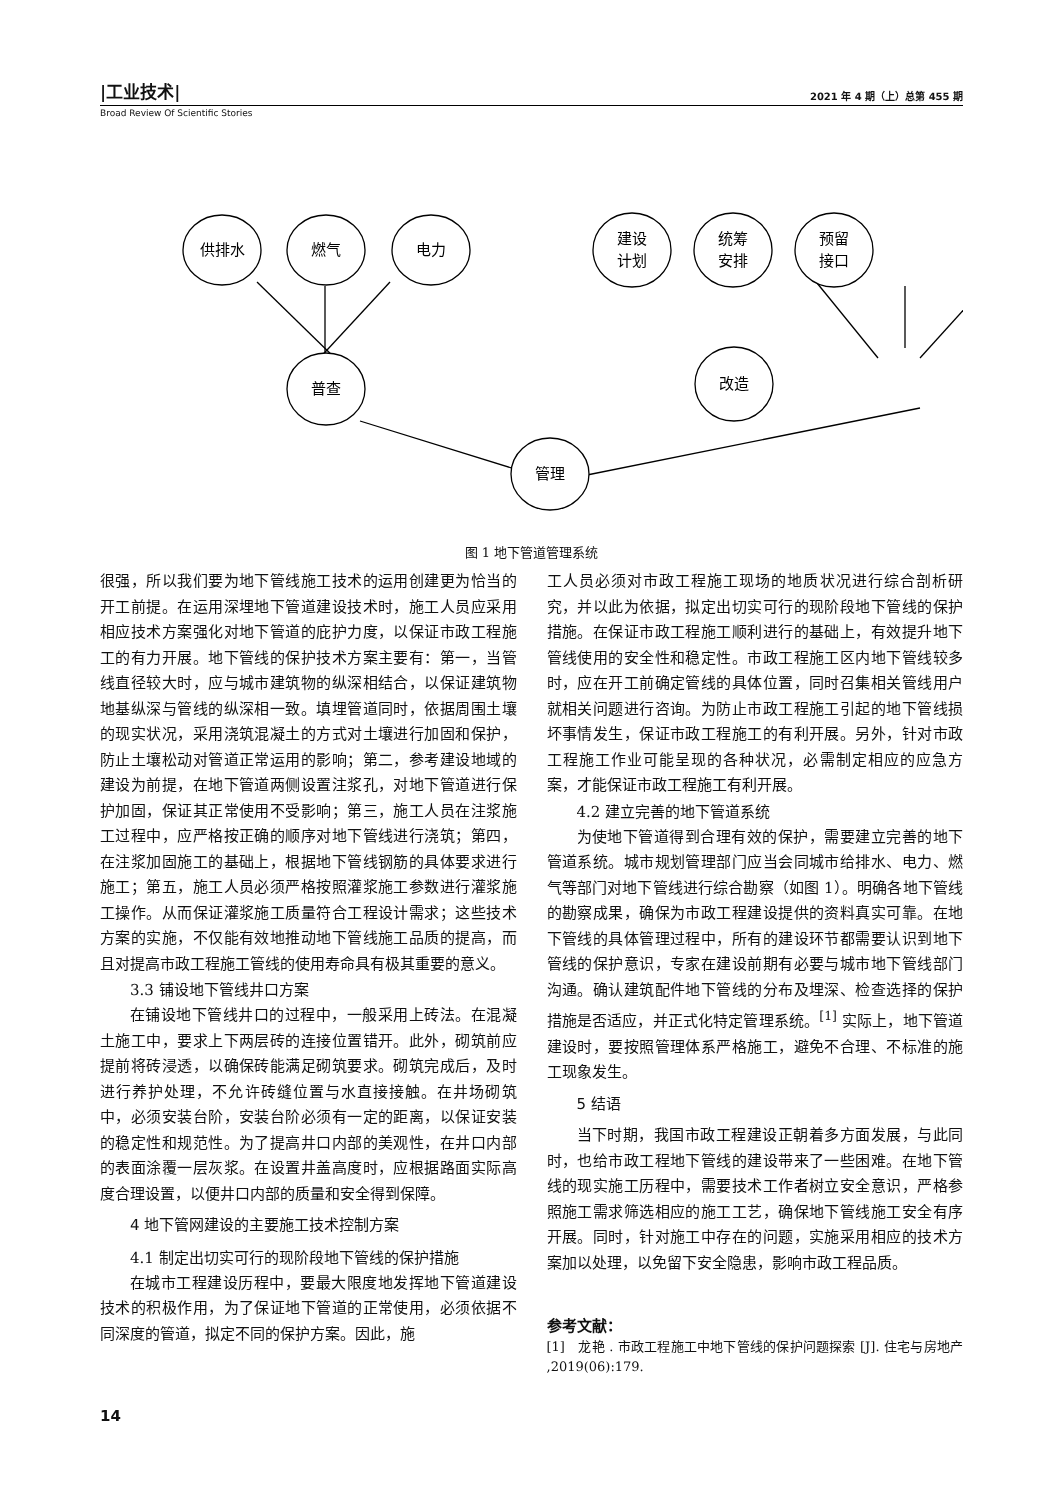|工业技术| 2021 年 4 期（上）总第 455 期
Broad Review Of Scientific Stories
供排水
燃气
电力
建设
计划
统筹
安排
预留
接口
普查
改造
管理
图 1 地下管道管理系统
很强，所以我们要为地下管线施工技术的运用创建更为恰当的开工前提。在运用深埋地下管道建设技术时，施工人员应采用相应技术方案强化对地下管道的庇护力度，以保证市政工程施工的有力开展。地下管线的保护技术方案主要有：第一，当管线直径较大时，应与城市建筑物的纵深相结合，以保证建筑物地基纵深与管线的纵深相一致。填埋管道同时，依据周围土壤的现实状况，采用浇筑混凝土的方式对土壤进行加固和保护，防止土壤松动对管道正常运用的影响；第二，参考建设地域的建设为前提，在地下管道两侧设置注浆孔，对地下管道进行保护加固，保证其正常使用不受影响；第三，施工人员在注浆施工过程中，应严格按正确的顺序对地下管线进行浇筑；第四，在注浆加固施工的基础上，根据地下管线钢筋的具体要求进行施工；第五，施工人员必须严格按照灌浆施工参数进行灌浆施工操作。从而保证灌浆施工质量符合工程设计需求；这些技术方案的实施，不仅能有效地推动地下管线施工品质的提高，而且对提高市政工程施工管线的使用寿命具有极其重要的意义。
3.3 铺设地下管线井口方案
在铺设地下管线井口的过程中，一般采用上砖法。在混凝土施工中，要求上下两层砖的连接位置错开。此外，砌筑前应提前将砖浸透，以确保砖能满足砌筑要求。砌筑完成后，及时进行养护处理，不允许砖缝位置与水直接接触。在井场砌筑中，必须安装台阶，安装台阶必须有一定的距离，以保证安装的稳定性和规范性。为了提高井口内部的美观性，在井口内部的表面涂覆一层灰浆。在设置井盖高度时，应根据路面实际高度合理设置，以便井口内部的质量和安全得到保障。
4 地下管网建设的主要施工技术控制方案
4.1 制定出切实可行的现阶段地下管线的保护措施
在城市工程建设历程中，要最大限度地发挥地下管道建设技术的积极作用，为了保证地下管道的正常使用，必须依据不同深度的管道，拟定不同的保护方案。因此，施
工人员必须对市政工程施工现场的地质状况进行综合剖析研究，并以此为依据，拟定出切实可行的现阶段地下管线的保护措施。在保证市政工程施工顺利进行的基础上，有效提升地下管线使用的安全性和稳定性。市政工程施工区内地下管线较多时，应在开工前确定管线的具体位置，同时召集相关管线用户就相关问题进行咨询。为防止市政工程施工引起的地下管线损坏事情发生，保证市政工程施工的有利开展。另外，针对市政工程施工作业可能呈现的各种状况，必需制定相应的应急方案，才能保证市政工程施工有利开展。
4.2 建立完善的地下管道系统
为使地下管道得到合理有效的保护，需要建立完善的地下管道系统。城市规划管理部门应当会同城市给排水、电力、燃气等部门对地下管线进行综合勘察（如图 1）。明确各地下管线的勘察成果，确保为市政工程建设提供的资料真实可靠。在地下管线的具体管理过程中，所有的建设环节都需要认识到地下管线的保护意识，专家在建设前期有必要与城市地下管线部门沟通。确认建筑配件地下管线的分布及埋深、检查选择的保护措施是否适应，并正式化特定管理系统。<sup>[1]</sup> 实际上，地下管道建设时，要按照管理体系严格施工，避免不合理、不标准的施工现象发生。
5 结语
当下时期，我国市政工程建设正朝着多方面发展，与此同时，也给市政工程地下管线的建设带来了一些困难。在地下管线的现实施工历程中，需要技术工作者树立安全意识，严格参照施工需求筛选相应的施工工艺，确保地下管线施工安全有序开展。同时，针对施工中存在的问题，实施采用相应的技术方案加以处理，以免留下安全隐患，影响市政工程品质。
参考文献：
[1]　龙艳 . 市政工程施工中地下管线的保护问题探索 [J]. 住宅与房地产 ,2019(06):179.
14